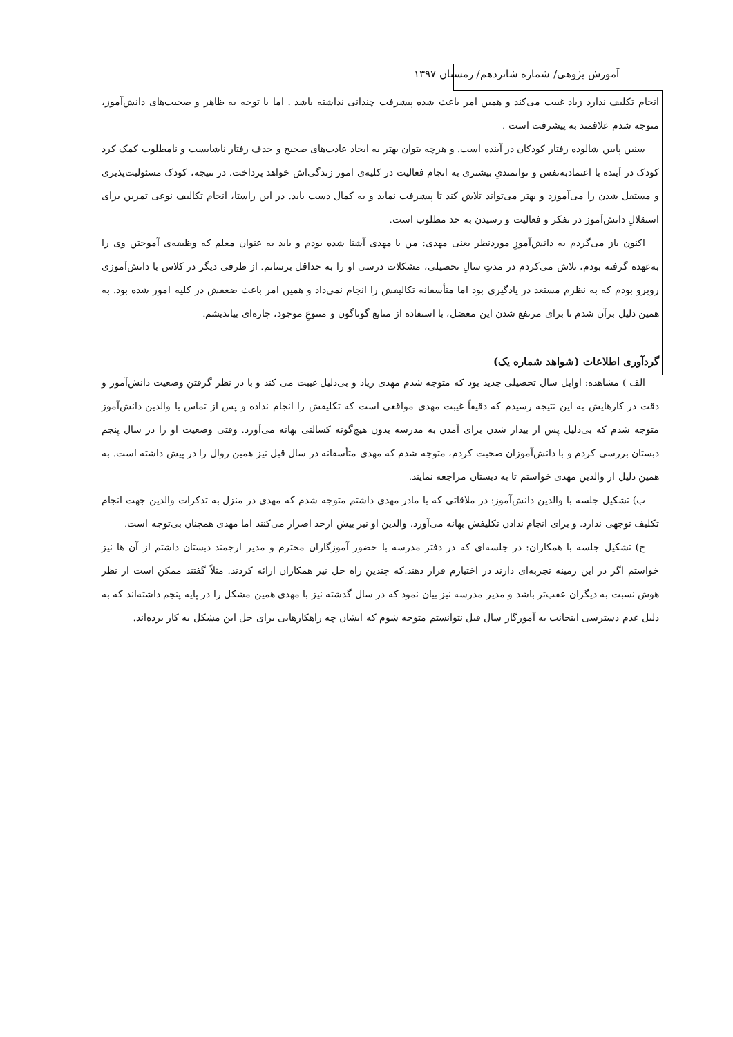آموزش پژوهی/ شماره شانزدهم/ زمستان ۱۳۹۷
انجام تکلیف ندارد زیاد غیبت می‌کند و همین امر باعث شده پیشرفت چندانی نداشته باشد . اما با توجه به ظاهر و صحبت‌های دانش‌آموز، متوجه شدم علاقمند به پیشرفت است .
سنین پایین شالوده رفتار کودکان در آینده است. و هرچه بتوان بهتر به ایجاد عادت‌های صحیح و حذف رفتار ناشایست و نامطلوب کمک کرد کودک در آینده با اعتمادبه‌نفس و توانمندیِ بیشتری به انجام فعالیت در کلیه‌ی امور زندگی‌اش خواهد پرداخت. در نتیجه، کودک مسئولیت‌پذیری و مستقل شدن را می‌آموزد و بهتر می‌تواند تلاش کند تا پیشرفت نماید و به کمال دست یابد. در این راستا، انجام تکالیف نوعی تمرین برای استقلالِ دانش‌آموز در تفکر و فعالیت و رسیدن به حد مطلوب است.
اکنون باز می‌گردم به دانش‌آموزِ موردنظر یعنی مهدی: من با مهدی آشنا شده بودم و باید به عنوان معلم که وظیفه‌ی آموختن وی را به‌عهده گرفته بودم، تلاش می‌کردم در مدتِ سالِ تحصیلی، مشکلات درسی او را به حداقل برسانم. از طرفی دیگر در کلاس با دانش‌آموزی روبرو بودم که به نظرم مستعد در یادگیری بود اما متأسفانه تکالیفش را انجام نمی‌داد و همین امر باعث ضعفش در کلیه امور شده بود. به همین دلیل برآن شدم تا برای مرتفع شدن این معضل، با استفاده از منابع گوناگون و متنوعِ موجود، چاره‌ای بیاندیشم.
گردآوری اطلاعات (شواهد شماره یک)
الف ) مشاهده: اوایل سال تحصیلی جدید بود که متوجه شدم مهدی زیاد و بی‌دلیل غیبت می کند و با در نظر گرفتن وضعیت دانش‌آموز و دقت در کارهایش به این نتیجه رسیدم که دقیقاً غیبت مهدی مواقعی است که تکلیفش را انجام نداده و پس از تماس با والدین دانش‌آموز متوجه شدم که بی‌دلیل پس از بیدار شدن برای آمدن به مدرسه بدون هیچ‌گونه کسالتی بهانه می‌آورد. وقتی وضعیت او را در سال پنجم دبستان بررسی کردم و با دانش‌آموزان صحبت کردم، متوجه شدم که مهدی متأسفانه در سال قبل نیز همین روال را در پیش داشته است. به همین دلیل از والدین مهدی خواستم تا به دبستان مراجعه نمایند.
ب) تشکیل جلسه با والدین دانش‌آموز: در ملاقاتی که با مادر مهدی داشتم متوجه شدم که مهدی در منزل به تذکرات والدین جهت انجام تکلیف توجهی ندارد. و برای انجام ندادن تکلیفش بهانه می‌آورد. والدین او نیز بیش ازحد اصرار می‌کنند اما مهدی همچنان بی‌توجه است.
ج) تشکیل جلسه با همکاران: در جلسه‌ای که در دفتر مدرسه با حضور آموزگاران محترم و مدیر ارجمند دبستان داشتم از آن ها نیز خواستم اگر در این زمینه تجربه‌ای دارند در اختیارم قرار دهند.که چندین راه حل نیز همکاران ارائه کردند. مثلاً گفتند ممکن است از نظر هوش نسبت به دیگران عقب‌تر باشد و مدیر مدرسه نیز بیان نمود که در سال گذشته نیز با مهدی همین مشکل را در پایه پنجم داشته‌اند که به دلیل عدم دسترسی اینجانب به آموزگار سال قبل نتوانستم متوجه شوم که ایشان چه راهکارهایی برای حل این مشکل به کار برده‌اند.